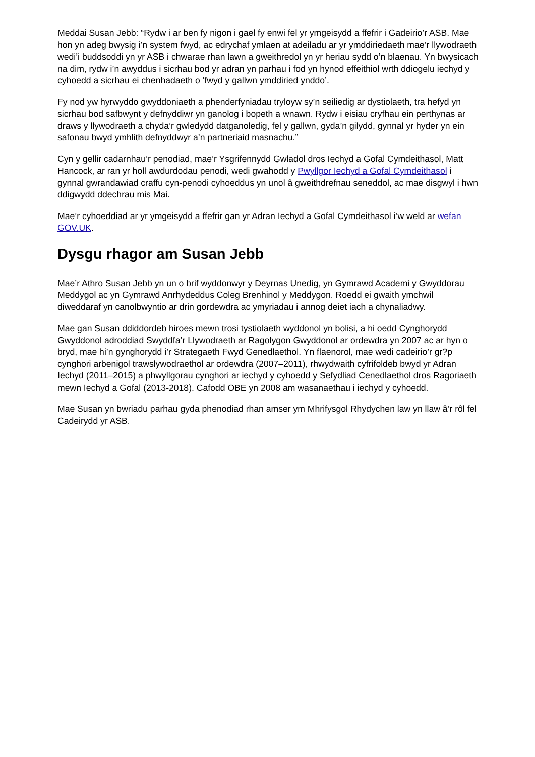Meddai Susan Jebb: “Rydw i ar ben fy nigon i gael fy enwi fel yr ymgeisydd a ffefrir i Gadeirio’r ASB. Mae hon yn adeg bwysig i’n system fwyd, ac edrychaf ymlaen at adeiladu ar yr ymddiriedaeth mae’r llywodraeth wedi’i buddsoddi yn yr ASB i chwarae rhan lawn a gweithredol yn yr heriau sydd o’n blaenau. Yn bwysicach na dim, rydw i’n awyddus i sicrhau bod yr adran yn parhau i fod yn hynod effeithiol wrth ddiogelu iechyd y cyhoedd a sicrhau ei chenhadaeth o ‘fwyd y gallwn ymddiried ynddo’.
Fy nod yw hyrwyddo gwyddoniaeth a phenderfyniadau tryloyw sy’n seiliedig ar dystiolaeth, tra hefyd yn sicrhau bod safbwynt y defnyddiwr yn ganolog i bopeth a wnawn. Rydw i eisiau cryfhau ein perthynas ar draws y llywodraeth a chyda’r gwledydd datganoledig, fel y gallwn, gyda’n gilydd, gynnal yr hyder yn ein safonau bwyd ymhlith defnyddwyr a’n partneriaid masnachu.”
Cyn y gellir cadarnhau’r penodiad, mae’r Ysgrifennydd Gwladol dros Iechyd a Gofal Cymdeithasol, Matt Hancock, ar ran yr holl awdurdodau penodi, wedi gwahodd y Pwyllgor Iechyd a Gofal Cymdeithasol i gynnal gwrandawiad craffu cyn-penodi cyhoeddus yn unol â gweithdrefnau seneddol, ac mae disgwyl i hwn ddigwydd ddechrau mis Mai.
Mae’r cyhoeddiad ar yr ymgeisydd a ffefrir gan yr Adran Iechyd a Gofal Cymdeithasol i’w weld ar wefan GOV.UK.
Dysgu rhagor am Susan Jebb
Mae’r Athro Susan Jebb yn un o brif wyddonwyr y Deyrnas Unedig, yn Gymrawd Academi y Gwyddorau Meddygol ac yn Gymrawd Anrhydeddus Coleg Brenhinol y Meddygon. Roedd ei gwaith ymchwil diweddaraf yn canolbwyntio ar drin gordewdra ac ymyriadau i annog deiet iach a chynaliadwy.
Mae gan Susan ddiddordeb hiroes mewn trosi tystiolaeth wyddonol yn bolisi, a hi oedd Cynghorydd Gwyddonol adroddiad Swyddfa’r Llywodraeth ar Ragolygon Gwyddonol ar ordewdra yn 2007 ac ar hyn o bryd, mae hi’n gynghorydd i’r Strategaeth Fwyd Genedlaethol. Yn flaenorol, mae wedi cadeirio’r gr?p cynghori arbenigol trawslywodraethol ar ordewdra (2007–2011), rhwydwaith cyfrifoldeb bwyd yr Adran Iechyd (2011–2015) a phwyllgorau cynghori ar iechyd y cyhoedd y Sefydliad Cenedlaethol dros Ragoriaeth mewn Iechyd a Gofal (2013-2018). Cafodd OBE yn 2008 am wasanaethau i iechyd y cyhoedd.
Mae Susan yn bwriadu parhau gyda phenodiad rhan amser ym Mhrifysgol Rhydychen law yn llaw â’r rôl fel Cadeirydd yr ASB.